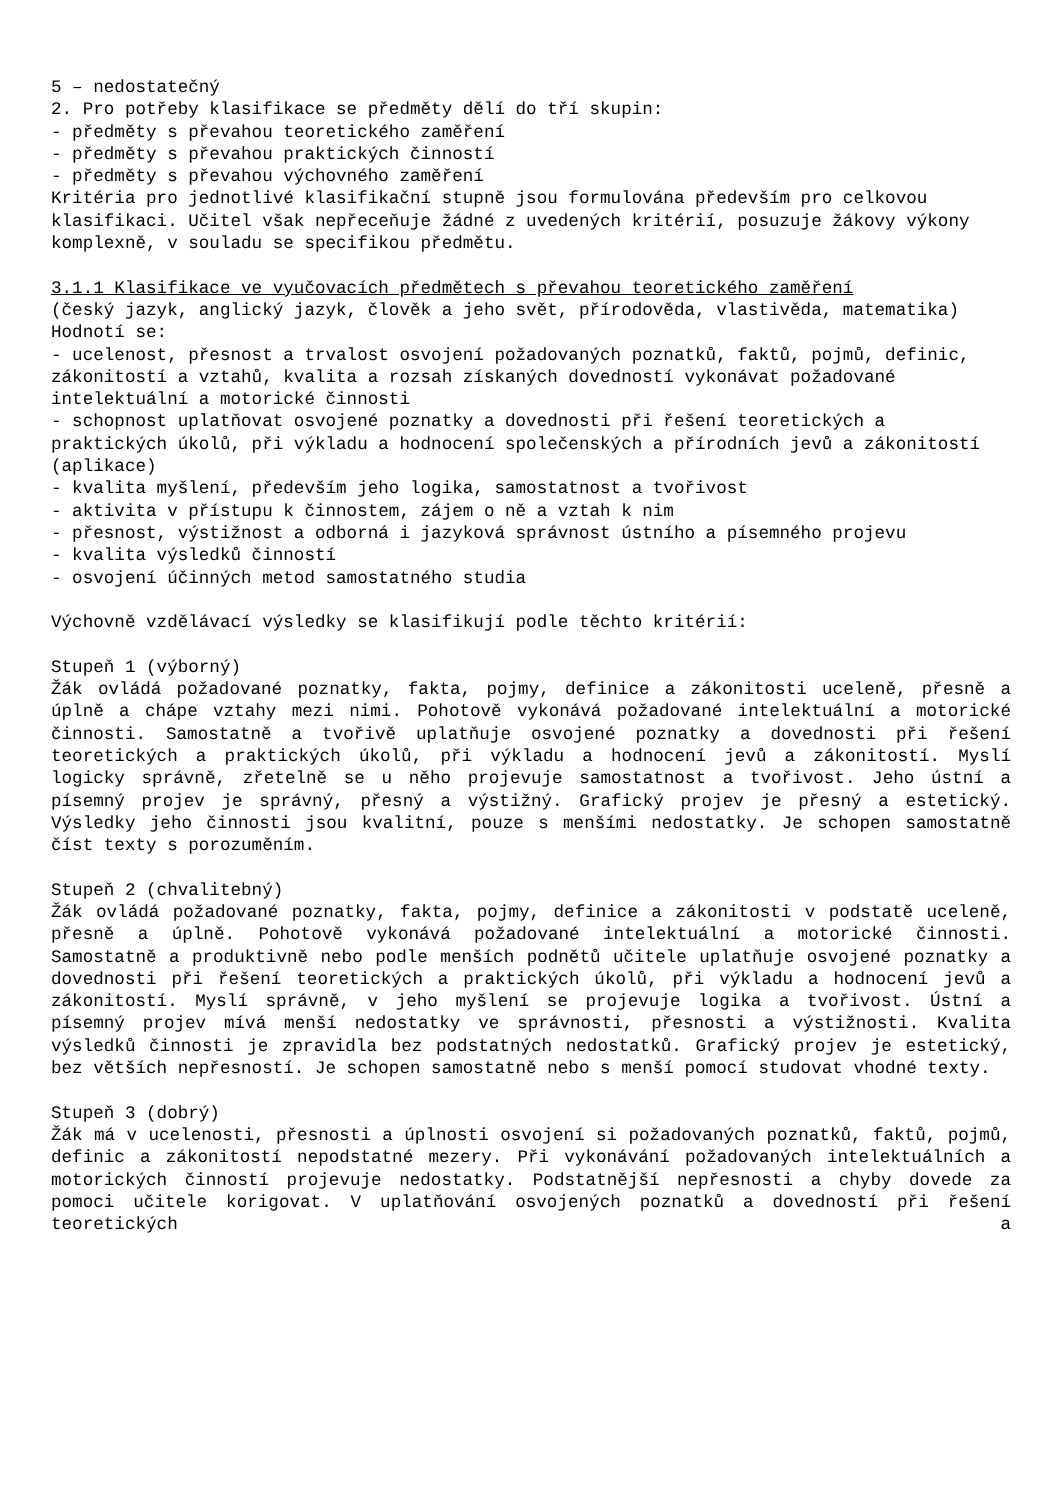5 – nedostatečný
2. Pro potřeby klasifikace se předměty dělí do tří skupin:
- předměty s převahou teoretického zaměření
- předměty s převahou praktických činností
- předměty s převahou výchovného zaměření
Kritéria pro jednotlivé klasifikační stupně jsou formulována především pro celkovou klasifikaci. Učitel však nepřeceňuje žádné z uvedených kritérií, posuzuje žákovy výkony komplexně, v souladu se specifikou předmětu.
3.1.1 Klasifikace ve vyučovacích předmětech s převahou teoretického zaměření
(český jazyk, anglický jazyk, člověk a jeho svět, přírodověda, vlastivěda, matematika)
Hodnotí se:
- ucelenost, přesnost a trvalost osvojení požadovaných poznatků, faktů, pojmů, definic, zákonitostí a vztahů, kvalita a rozsah získaných dovedností vykonávat požadované intelektuální a motorické činnosti
- schopnost uplatňovat osvojené poznatky a dovednosti při řešení teoretických a praktických úkolů, při výkladu a hodnocení společenských a přírodních jevů a zákonitostí (aplikace)
- kvalita myšlení, především jeho logika, samostatnost a tvořivost
- aktivita v přístupu k činnostem, zájem o ně a vztah k nim
- přesnost, výstižnost a odborná i jazyková správnost ústního a písemného projevu
- kvalita výsledků činností
- osvojení účinných metod samostatného studia
Výchovně vzdělávací výsledky se klasifikují podle těchto kritérií:
Stupeň 1 (výborný)
Žák ovládá požadované poznatky, fakta, pojmy, definice a zákonitosti uceleně, přesně a úplně a chápe vztahy mezi nimi. Pohotově vykonává požadované intelektuální a motorické činnosti. Samostatně a tvořivě uplatňuje osvojené poznatky a dovednosti při řešení teoretických a praktických úkolů, při výkladu a hodnocení jevů a zákonitostí. Myslí logicky správně, zřetelně se u něho projevuje samostatnost a tvořivost. Jeho ústní a písemný projev je správný, přesný a výstižný. Grafický projev je přesný a estetický. Výsledky jeho činnosti jsou kvalitní, pouze s menšími nedostatky. Je schopen samostatně číst texty s porozuměním.
Stupeň 2 (chvalitebný)
Žák ovládá požadované poznatky, fakta, pojmy, definice a zákonitosti v podstatě uceleně, přesně a úplně. Pohotově vykonává požadované intelektuální a motorické činnosti. Samostatně a produktivně nebo podle menších podnětů učitele uplatňuje osvojené poznatky a dovednosti při řešení teoretických a praktických úkolů, při výkladu a hodnocení jevů a zákonitostí. Myslí správně, v jeho myšlení se projevuje logika a tvořivost. Ústní a písemný projev mívá menší nedostatky ve správnosti, přesnosti a výstižnosti. Kvalita výsledků činnosti je zpravidla bez podstatných nedostatků. Grafický projev je estetický, bez větších nepřesností. Je schopen samostatně nebo s menší pomocí studovat vhodné texty.
Stupeň 3 (dobrý)
Žák má v ucelenosti, přesnosti a úplnosti osvojení si požadovaných poznatků, faktů, pojmů, definic a zákonitostí nepodstatné mezery. Při vykonávání požadovaných intelektuálních a motorických činností projevuje nedostatky. Podstatnější nepřesnosti a chyby dovede za pomoci učitele korigovat. V uplatňování osvojených poznatků a dovedností při řešení teoretických a